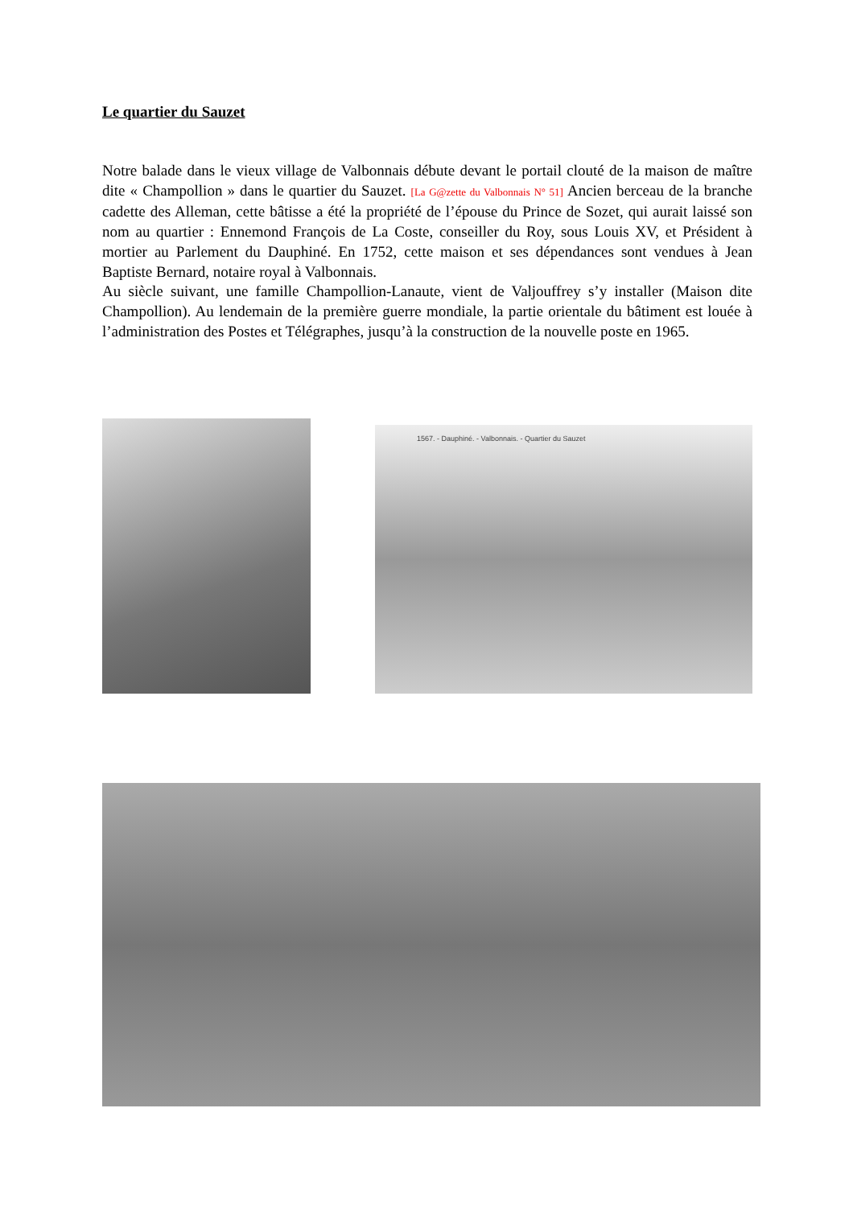Le quartier du Sauzet
Notre balade dans le vieux village de Valbonnais débute devant le portail clouté de la maison de maître dite « Champollion » dans le quartier du Sauzet. [La G@zette du Valbonnais N° 51] Ancien berceau de la branche cadette des Alleman, cette bâtisse a été la propriété de l’épouse du Prince de Sozet, qui aurait laissé son nom au quartier : Ennemond François de La Coste, conseiller du Roy, sous Louis XV, et Président à mortier au Parlement du Dauphiné. En 1752, cette maison et ses dépendances sont vendues à Jean Baptiste Bernard, notaire royal à Valbonnais.
Au siècle suivant, une famille Champollion-Lanaute, vient de Valjouffrey s’y installer (Maison dite Champollion). Au lendemain de la première guerre mondiale, la partie orientale du bâtiment est louée à l’administration des Postes et Télégraphes, jusqu’à la construction de la nouvelle poste en 1965.
1567. - Dauphiné. - Valbonnais. - Quartier du Sauzet